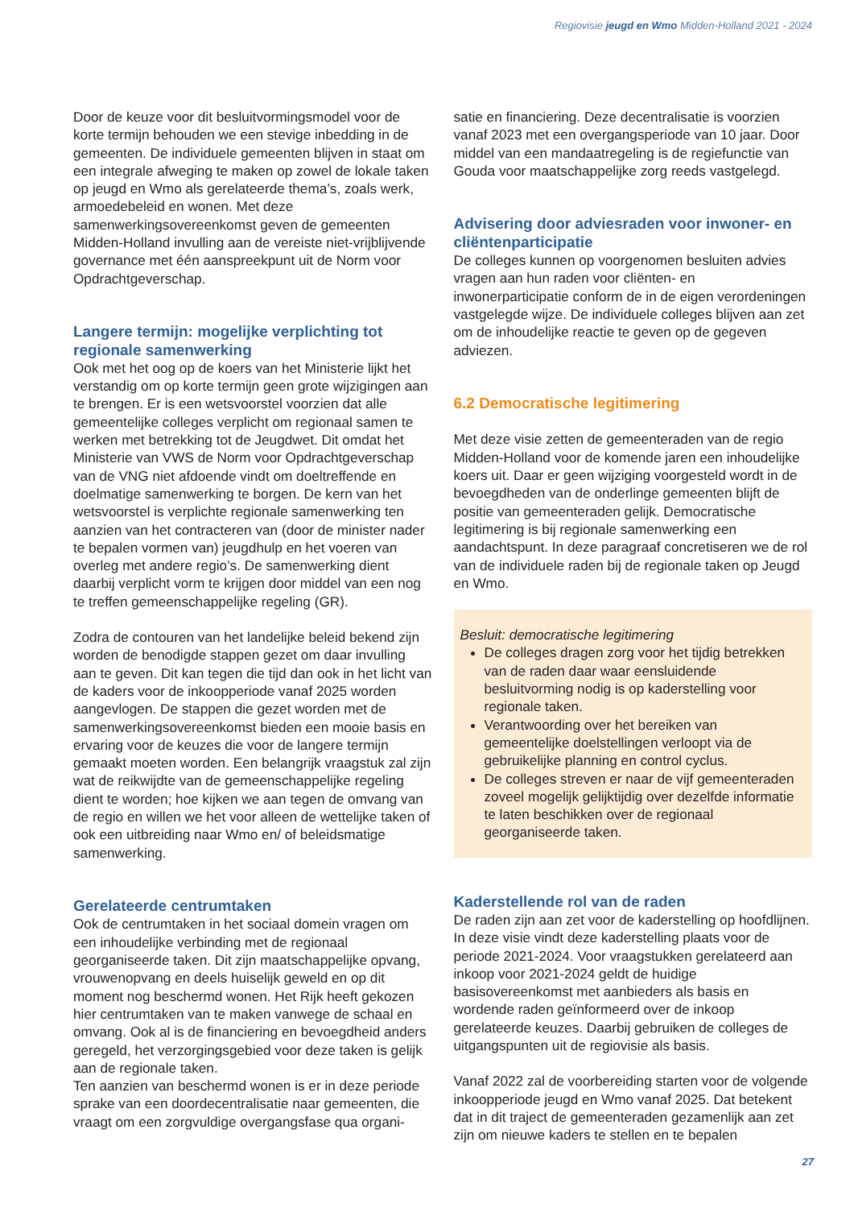Regiovisie jeugd en Wmo Midden-Holland 2021 - 2024
Door de keuze voor dit besluitvormingsmodel voor de korte termijn behouden we een stevige inbedding in de gemeenten. De individuele gemeenten blijven in staat om een integrale afweging te maken op zowel de lokale taken op jeugd en Wmo als gerelateerde thema’s, zoals werk, armoedebeleid en wonen. Met deze samenwerkingsovereenkomst geven de gemeenten Midden-Holland invulling aan de vereiste niet-vrijblijvende governance met één aanspreekpunt uit de Norm voor Opdrachtgeverschap.
Langere termijn: mogelijke verplichting tot regionale samenwerking
Ook met het oog op de koers van het Ministerie lijkt het verstandig om op korte termijn geen grote wijzigingen aan te brengen. Er is een wetsvoorstel voorzien dat alle gemeentelijke colleges verplicht om regionaal samen te werken met betrekking tot de Jeugdwet. Dit omdat het Ministerie van VWS de Norm voor Opdrachtgeverschap van de VNG niet afdoende vindt om doeltreffende en doelmatige samenwerking te borgen. De kern van het wetsvoorstel is verplichte regionale samenwerking ten aanzien van het contracteren van (door de minister nader te bepalen vormen van) jeugdhulp en het voeren van overleg met andere regio’s. De samenwerking dient daarbij verplicht vorm te krijgen door middel van een nog te treffen gemeenschappelijke regeling (GR).
Zodra de contouren van het landelijke beleid bekend zijn worden de benodigde stappen gezet om daar invulling aan te geven. Dit kan tegen die tijd dan ook in het licht van de kaders voor de inkoopperiode vanaf 2025 worden aangevlogen. De stappen die gezet worden met de samenwerkingsovereenkomst bieden een mooie basis en ervaring voor de keuzes die voor de langere termijn gemaakt moeten worden. Een belangrijk vraagstuk zal zijn wat de reikwijdte van de gemeenschappelijke regeling dient te worden; hoe kijken we aan tegen de omvang van de regio en willen we het voor alleen de wettelijke taken of ook een uitbreiding naar Wmo en/ of beleidsmatige samenwerking.
Gerelateerde centrumtaken
Ook de centrumtaken in het sociaal domein vragen om een inhoudelijke verbinding met de regionaal georganiseerde taken. Dit zijn maatschappelijke opvang, vrouwenopvang en deels huiselijk geweld en op dit moment nog beschermd wonen. Het Rijk heeft gekozen hier centrumtaken van te maken vanwege de schaal en omvang. Ook al is de financiering en bevoegdheid anders geregeld, het verzorgingsgebied voor deze taken is gelijk aan de regionale taken.
Ten aanzien van beschermd wonen is er in deze periode sprake van een doordecentralisatie naar gemeenten, die vraagt om een zorgvuldige overgangsfase qua organi-
satie en financiering. Deze decentralisatie is voorzien vanaf 2023 met een overgangsperiode van 10 jaar. Door middel van een mandaatregeling is de regiefunctie van Gouda voor maatschappelijke zorg reeds vastgelegd.
Advisering door adviesraden voor inwoner- en cliëntenparticipatie
De colleges kunnen op voorgenomen besluiten advies vragen aan hun raden voor cliënten- en inwonerparticipatie conform de in de eigen verordeningen vastgelegde wijze. De individuele colleges blijven aan zet om de inhoudelijke reactie te geven op de gegeven adviezen.
6.2 Democratische legitimering
Met deze visie zetten de gemeenteraden van de regio Midden-Holland voor de komende jaren een inhoudelijke koers uit. Daar er geen wijziging voorgesteld wordt in de bevoegdheden van de onderlinge gemeenten blijft de positie van gemeenteraden gelijk. Democratische legitimering is bij regionale samenwerking een aandachtspunt. In deze paragraaf concretiseren we de rol van de individuele raden bij de regionale taken op Jeugd en Wmo.
Besluit: democratische legitimering
De colleges dragen zorg voor het tijdig betrekken van de raden daar waar eensluidende besluitvorming nodig is op kaderstelling voor regionale taken.
Verantwoording over het bereiken van gemeentelijke doelstellingen verloopt via de gebruikelijke planning en control cyclus.
De colleges streven er naar de vijf gemeenteraden zoveel mogelijk gelijktijdig over dezelfde informatie te laten beschikken over de regionaal georganiseerde taken.
Kaderstellende rol van de raden
De raden zijn aan zet voor de kaderstelling op hoofdlijnen. In deze visie vindt deze kaderstelling plaats voor de periode 2021-2024. Voor vraagstukken gerelateerd aan inkoop voor 2021-2024 geldt de huidige basisovereenkomst met aanbieders als basis en wordende raden geïnformeerd over de inkoop gerelateerde keuzes. Daarbij gebruiken de colleges de uitgangspunten uit de regiovisie als basis.
Vanaf 2022 zal de voorbereiding starten voor de volgende inkoopperiode jeugd en Wmo vanaf 2025. Dat betekent dat in dit traject de gemeenteraden gezamenlijk aan zet zijn om nieuwe kaders te stellen en te bepalen
27